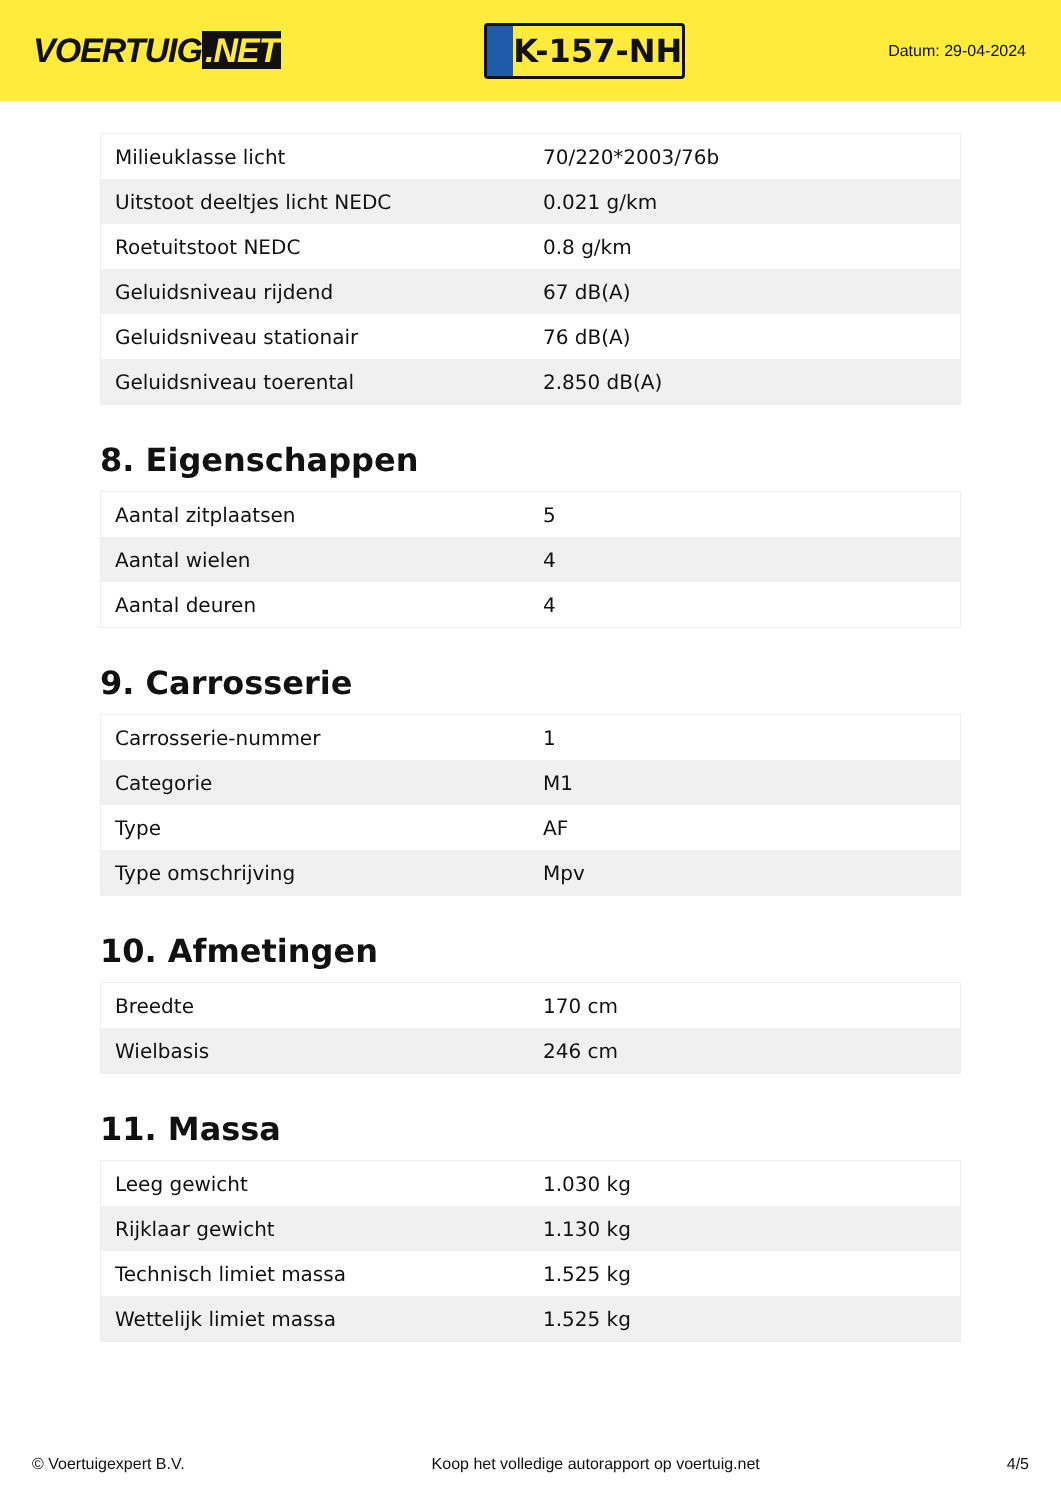VOERTUIG.NET
K-157-NH
Datum: 29-04-2024
| Milieuklasse licht | 70/220*2003/76b |
| Uitstoot deeltjes licht NEDC | 0.021 g/km |
| Roetuitstoot NEDC | 0.8 g/km |
| Geluidsniveau rijdend | 67 dB(A) |
| Geluidsniveau stationair | 76 dB(A) |
| Geluidsniveau toerental | 2.850 dB(A) |
8. Eigenschappen
| Aantal zitplaatsen | 5 |
| Aantal wielen | 4 |
| Aantal deuren | 4 |
9. Carrosserie
| Carrosserie-nummer | 1 |
| Categorie | M1 |
| Type | AF |
| Type omschrijving | Mpv |
10. Afmetingen
| Breedte | 170 cm |
| Wielbasis | 246 cm |
11. Massa
| Leeg gewicht | 1.030 kg |
| Rijklaar gewicht | 1.130 kg |
| Technisch limiet massa | 1.525 kg |
| Wettelijk limiet massa | 1.525 kg |
© Voertuigexpert B.V. Koop het volledige autorapport op voertuig.net 4/5